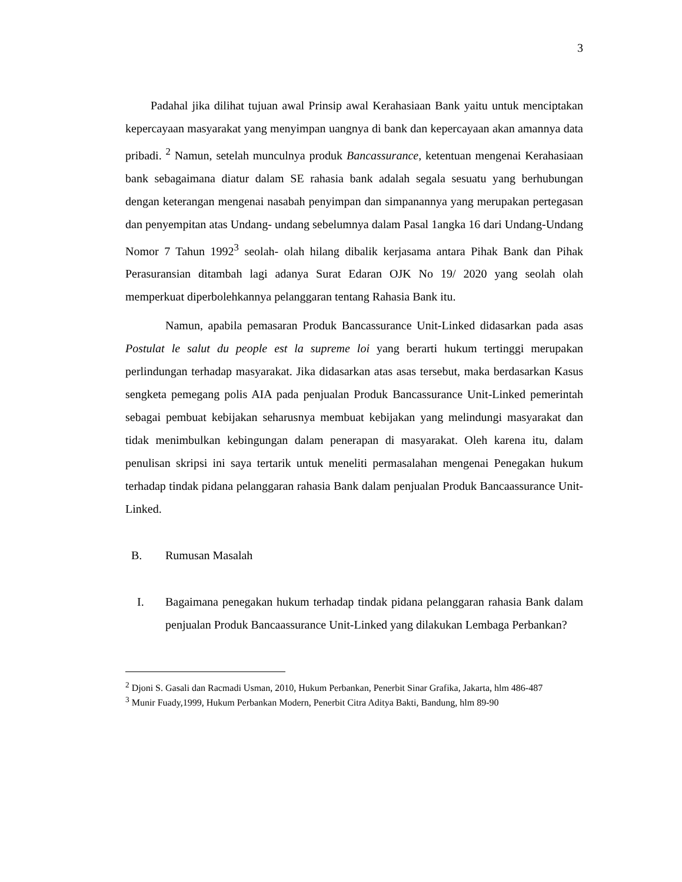3
Padahal jika dilihat tujuan awal Prinsip awal Kerahasiaan Bank yaitu untuk menciptakan kepercayaan masyarakat yang menyimpan uangnya di bank dan kepercayaan akan amannya data pribadi. <sup>2</sup> Namun, setelah munculnya produk Bancassurance, ketentuan mengenai Kerahasiaan bank sebagaimana diatur dalam SE rahasia bank adalah segala sesuatu yang berhubungan dengan keterangan mengenai nasabah penyimpan dan simpanannya yang merupakan pertegasan dan penyempitan atas Undang- undang sebelumnya dalam Pasal 1angka 16 dari Undang-Undang Nomor 7 Tahun 1992<sup>3</sup> seolah- olah hilang dibalik kerjasama antara Pihak Bank dan Pihak Perasuransian ditambah lagi adanya Surat Edaran OJK No 19/ 2020 yang seolah olah memperkuat diperbolehkannya pelanggaran tentang Rahasia Bank itu.
Namun, apabila pemasaran Produk Bancassurance Unit-Linked didasarkan pada asas Postulat le salut du people est la supreme loi yang berarti hukum tertinggi merupakan perlindungan terhadap masyarakat. Jika didasarkan atas asas tersebut, maka berdasarkan Kasus sengketa pemegang polis AIA pada penjualan Produk Bancassurance Unit-Linked pemerintah sebagai pembuat kebijakan seharusnya membuat kebijakan yang melindungi masyarakat dan tidak menimbulkan kebingungan dalam penerapan di masyarakat. Oleh karena itu, dalam penulisan skripsi ini saya tertarik untuk meneliti permasalahan mengenai Penegakan hukum terhadap tindak pidana pelanggaran rahasia Bank dalam penjualan Produk Bancaassurance Unit-Linked.
B. Rumusan Masalah
I. Bagaimana penegakan hukum terhadap tindak pidana pelanggaran rahasia Bank dalam penjualan Produk Bancaassurance Unit-Linked yang dilakukan Lembaga Perbankan?
<sup>2</sup> Djoni S. Gasali dan Racmadi Usman, 2010, Hukum Perbankan, Penerbit Sinar Grafika, Jakarta, hlm 486-487
<sup>3</sup> Munir Fuady,1999, Hukum Perbankan Modern, Penerbit Citra Aditya Bakti, Bandung, hlm 89-90